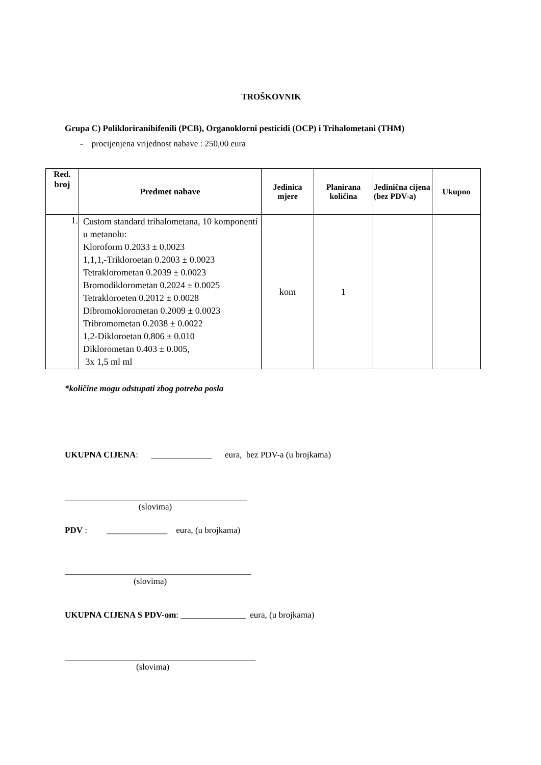TROŠKOVNIK
Grupa C) Polikloriranibifenili (PCB), Organoklorni pesticidi (OCP) i Trihalometani (THM)
- procijenjena vrijednost nabave : 250,00 eura
| Red. broj | Predmet nabave | Jedinica mjere | Planirana količina | Jedinična cijena (bez PDV-a) | Ukupno |
| --- | --- | --- | --- | --- | --- |
| 1. | Custom standard trihalometana, 10 komponenti u metanolu: Kloroform 0.2033 ± 0.0023 1,1,1,-Trikloroetan 0.2003 ± 0.0023 Tetraklorometan 0.2039 ± 0.0023 Bromodiklorometan 0.2024 ± 0.0025 Tetrakloroeten 0.2012 ± 0.0028 Dibromoklorometan 0.2009 ± 0.0023 Tribromometan 0.2038 ± 0.0022 1,2-Dikloroetan 0.806 ± 0.010 Diklorometan 0.403 ± 0.005, 3x 1,5 ml ml | kom | 1 | | |
*količine mogu odstupati zbog potreba posla
UKUPNA CIJENA: ______________ eura, bez PDV-a (u brojkama)
__________________________________________
(slovima)
PDV : ______________ eura, (u brojkama)
___________________________________________
(slovima)
UKUPNA CIJENA S PDV-om: _______________ eura, (u brojkama)
____________________________________________
(slovima)